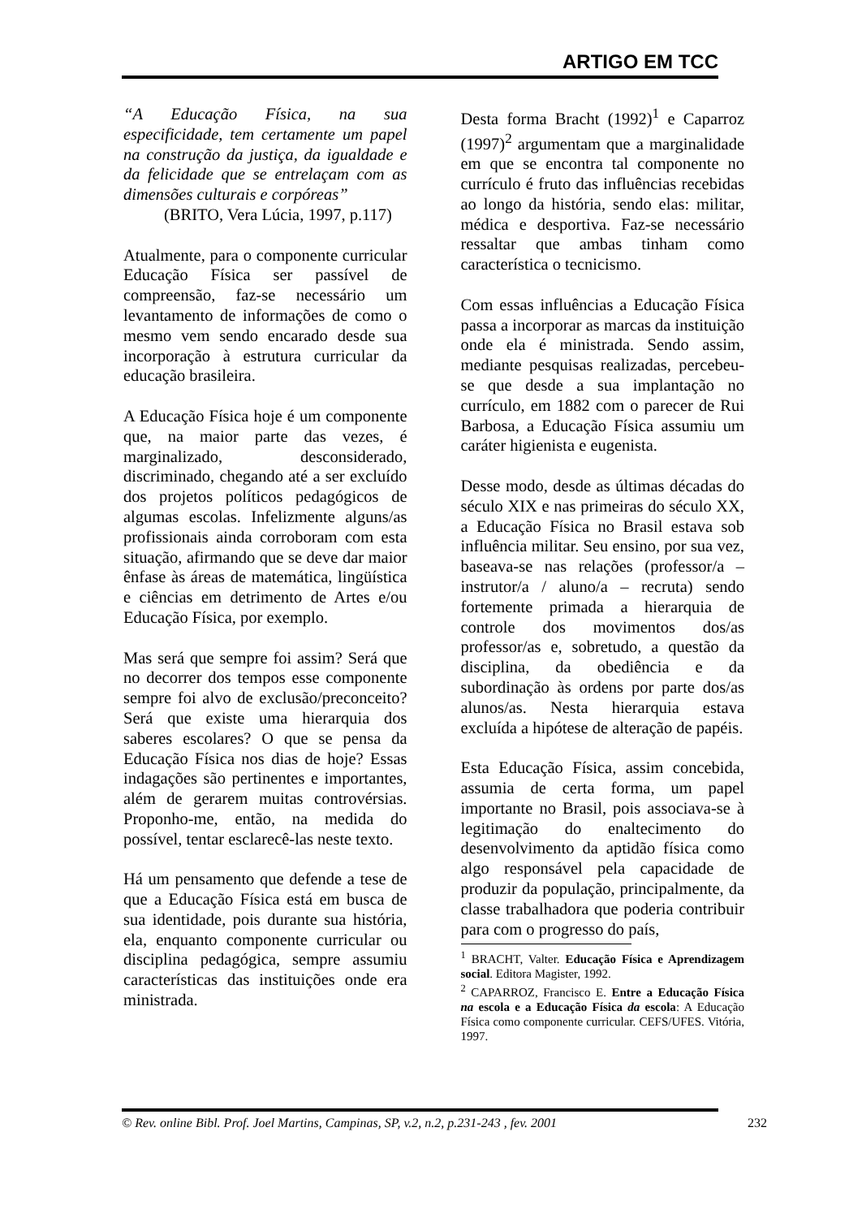ARTIGO EM TCC
“A Educação Física, na sua especificidade, tem certamente um papel na construção da justiça, da igualdade e da felicidade que se entrelaçam com as dimensões culturais e corpóreas”
(BRITO, Vera Lúcia, 1997, p.117)
Atualmente, para o componente curricular Educação Física ser passível de compreensão, faz-se necessário um levantamento de informações de como o mesmo vem sendo encarado desde sua incorporação à estrutura curricular da educação brasileira.
A Educação Física hoje é um componente que, na maior parte das vezes, é marginalizado, desconsiderado, discriminado, chegando até a ser excluído dos projetos políticos pedagógicos de algumas escolas. Infelizmente alguns/as profissionais ainda corroboram com esta situação, afirmando que se deve dar maior ênfase às áreas de matemática, lingüística e ciências em detrimento de Artes e/ou Educação Física, por exemplo.
Mas será que sempre foi assim? Será que no decorrer dos tempos esse componente sempre foi alvo de exclusão/preconceito? Será que existe uma hierarquia dos saberes escolares? O que se pensa da Educação Física nos dias de hoje? Essas indagações são pertinentes e importantes, além de gerarem muitas controvérsias. Proponho-me, então, na medida do possível, tentar esclarecê-las neste texto.
Há um pensamento que defende a tese de que a Educação Física está em busca de sua identidade, pois durante sua história, ela, enquanto componente curricular ou disciplina pedagógica, sempre assumiu características das instituições onde era ministrada.
Desta forma Bracht (1992)<sup>1</sup> e Caparroz (1997)<sup>2</sup> argumentam que a marginalidade em que se encontra tal componente no currículo é fruto das influências recebidas ao longo da história, sendo elas: militar, médica e desportiva. Faz-se necessário ressaltar que ambas tinham como característica o tecnicismo.
Com essas influências a Educação Física passa a incorporar as marcas da instituição onde ela é ministrada. Sendo assim, mediante pesquisas realizadas, percebeu-se que desde a sua implantação no currículo, em 1882 com o parecer de Rui Barbosa, a Educação Física assumiu um caráter higienista e eugenista.
Desse modo, desde as últimas décadas do século XIX e nas primeiras do século XX, a Educação Física no Brasil estava sob influência militar. Seu ensino, por sua vez, baseava-se nas relações (professor/a – instrutor/a / aluno/a – recruta) sendo fortemente primada a hierarquia de controle dos movimentos dos/as professor/as e, sobretudo, a questão da disciplina, da obediência e da subordinação às ordens por parte dos/as alunos/as. Nesta hierarquia estava excluída a hipótese de alteração de papéis.
Esta Educação Física, assim concebida, assumia de certa forma, um papel importante no Brasil, pois associava-se à legitimação do enaltecimento do desenvolvimento da aptidão física como algo responsável pela capacidade de produzir da população, principalmente, da classe trabalhadora que poderia contribuir para com o progresso do país,
<sup>1</sup> BRACHT, Valter. Educação Física e Aprendizagem social. Editora Magister, 1992.
<sup>2</sup> CAPARROZ, Francisco E. Entre a Educação Física na escola e a Educação Física da escola: A Educação Física como componente curricular. CEFS/UFES. Vitória, 1997.
© Rev. online Bibl. Prof. Joel Martins, Campinas, SP, v.2, n.2, p.231-243 , fev. 2001 232